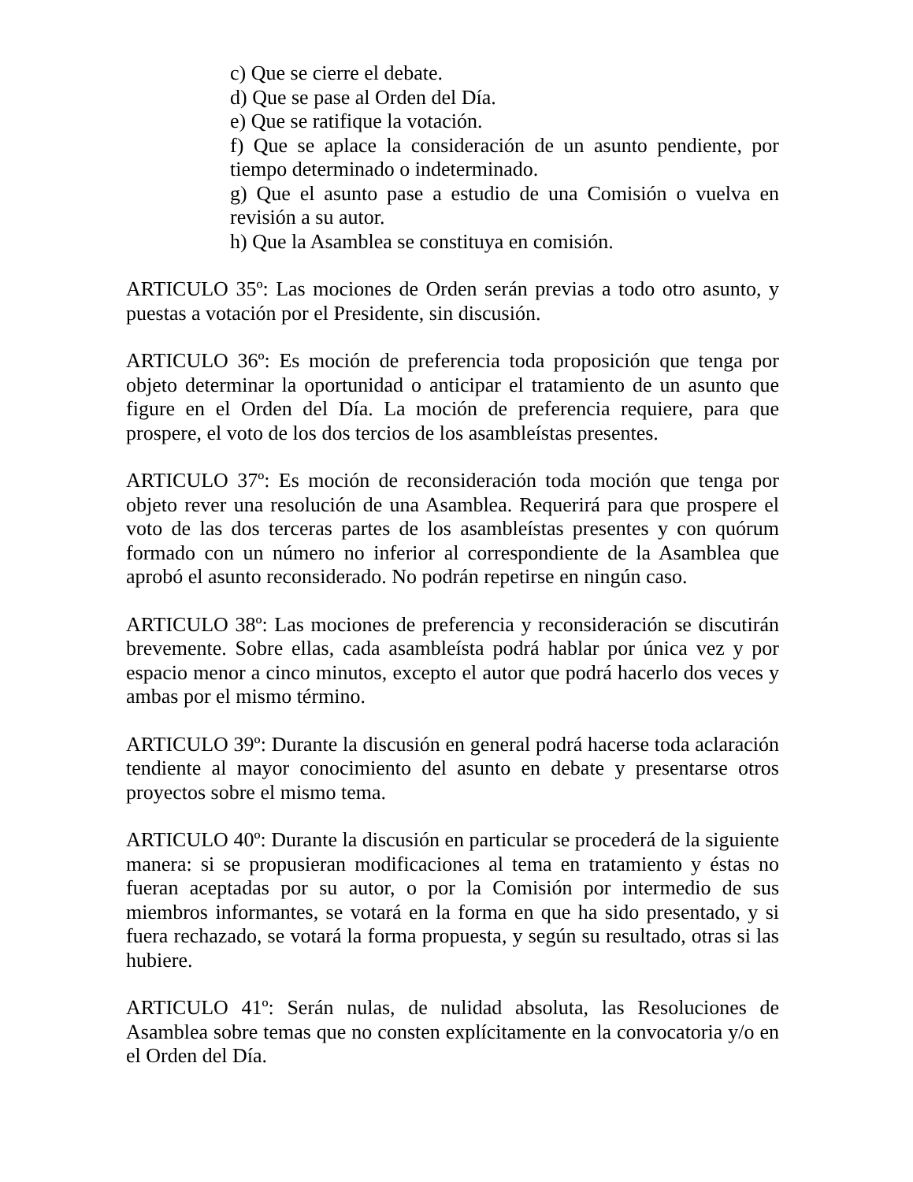c) Que se cierre el debate.
d) Que se pase al Orden del Día.
e) Que se ratifique la votación.
f) Que se aplace la consideración de un asunto pendiente, por tiempo determinado o indeterminado.
g) Que el asunto pase a estudio de una Comisión o vuelva en revisión a su autor.
h) Que la Asamblea se constituya en comisión.
ARTICULO 35º: Las mociones de Orden serán previas a todo otro asunto, y puestas a votación por el Presidente, sin discusión.
ARTICULO 36º: Es moción de preferencia toda proposición que tenga por objeto determinar la oportunidad o anticipar el tratamiento de un asunto que figure en el Orden del Día. La moción de preferencia requiere, para que prospere, el voto de los dos tercios de los asambleístas presentes.
ARTICULO 37º: Es moción de reconsideración toda moción que tenga por objeto rever una resolución de una Asamblea. Requerirá para que prospere el voto de las dos terceras partes de los asambleístas presentes y con quórum formado con un número no inferior al correspondiente de la Asamblea que aprobó el asunto reconsiderado. No podrán repetirse en ningún caso.
ARTICULO 38º: Las mociones de preferencia y reconsideración se discutirán brevemente. Sobre ellas, cada asambleísta podrá hablar por única vez y por espacio menor a cinco minutos, excepto el autor que podrá hacerlo dos veces y ambas por el mismo término.
ARTICULO 39º: Durante la discusión en general podrá hacerse toda aclaración tendiente al mayor conocimiento del asunto en debate y presentarse otros proyectos sobre el mismo tema.
ARTICULO 40º: Durante la discusión en particular se procederá de la siguiente manera: si se propusieran modificaciones al tema en tratamiento y éstas no fueran aceptadas por su autor, o por la Comisión por intermedio de sus miembros informantes, se votará en la forma en que ha sido presentado, y si fuera rechazado, se votará la forma propuesta, y según su resultado, otras si las hubiere.
ARTICULO 41º: Serán nulas, de nulidad absoluta, las Resoluciones de Asamblea sobre temas que no consten explícitamente en la convocatoria y/o en el Orden del Día.